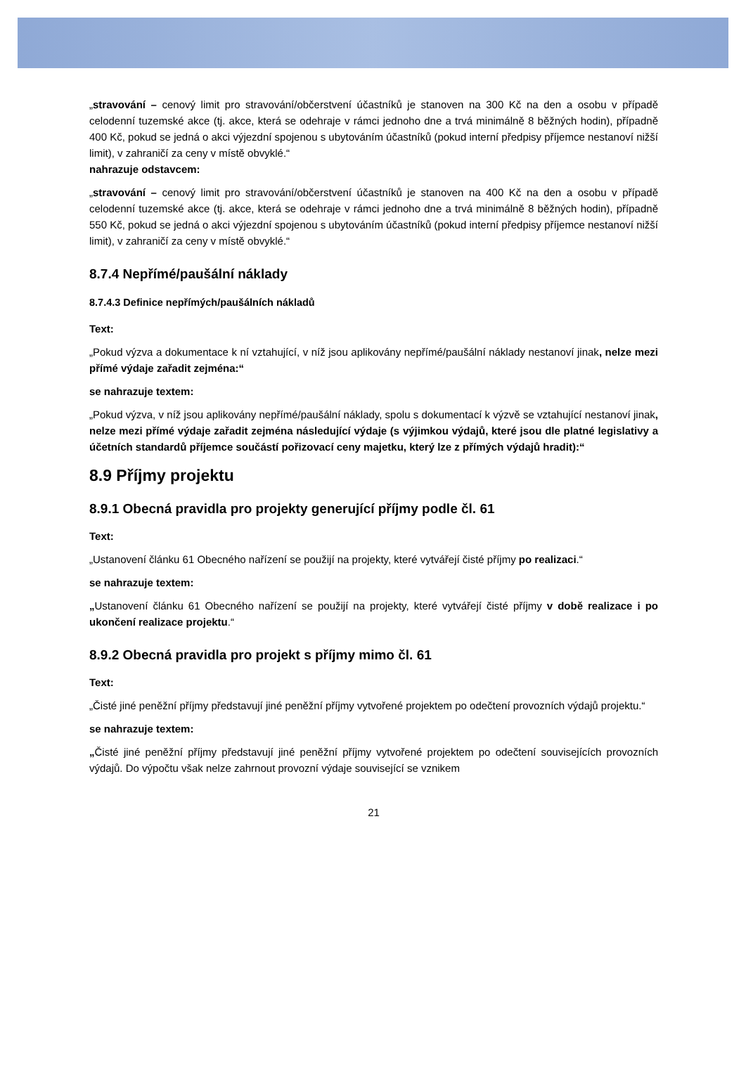„stravování – cenový limit pro stravování/občerstvení účastníků je stanoven na 300 Kč na den a osobu v případě celodenní tuzemské akce (tj. akce, která se odehraje v rámci jednoho dne a trvá minimálně 8 běžných hodin), případně 400 Kč, pokud se jedná o akci výjezdní spojenou s ubytováním účastníků (pokud interní předpisy příjemce nestanoví nižší limit), v zahraničí za ceny v místě obvyklé.“
nahrazuje odstavcem:
„stravování – cenový limit pro stravování/občerstvení účastníků je stanoven na 400 Kč na den a osobu v případě celodenní tuzemské akce (tj. akce, která se odehraje v rámci jednoho dne a trvá minimálně 8 běžných hodin), případně 550 Kč, pokud se jedná o akci výjezdní spojenou s ubytováním účastníků (pokud interní předpisy příjemce nestanoví nižší limit), v zahraničí za ceny v místě obvyklé.“
8.7.4 Nepřímé/paušální náklady
8.7.4.3 Definice nepřímých/paušálních nákladů
Text:
„Pokud výzva a dokumentace k ní vztahující, v níž jsou aplikovány nepřímé/paušální náklady nestanoví jinak, nelze mezi přímé výdaje zařadit zejména:“
se nahrazuje textem:
„Pokud výzva, v níž jsou aplikovány nepřímé/paušální náklady, spolu s dokumentací k výzvě se vztahující nestanoví jinak, nelze mezi přímé výdaje zařadit zejména následující výdaje (s výjimkou výdajů, které jsou dle platné legislativy a účetních standardů příjemce součástí pořizovací ceny majetku, který lze z přímých výdajů hradit):“
8.9 Příjmy projektu
8.9.1 Obecná pravidla pro projekty generující příjmy podle čl. 61
Text:
„Ustanovení článku 61 Obecného nařízení se použijí na projekty, které vytvářejí čisté příjmy po realizaci.“
se nahrazuje textem:
„Ustanovení článku 61 Obecného nařízení se použijí na projekty, které vytvářejí čisté příjmy v době realizace i po ukončení realizace projektu.“
8.9.2 Obecná pravidla pro projekt s příjmy mimo čl. 61
Text:
„Čisté jiné peněžní příjmy představují jiné peněžní příjmy vytvořené projektem po odečtení provozních výdajů projektu.“
se nahrazuje textem:
„Čisté jiné peněžní příjmy představují jiné peněžní příjmy vytvořené projektem po odečtení souvisejících provozních výdajů. Do výpočtu však nelze zahrnout provozní výdaje související se vznikem
21